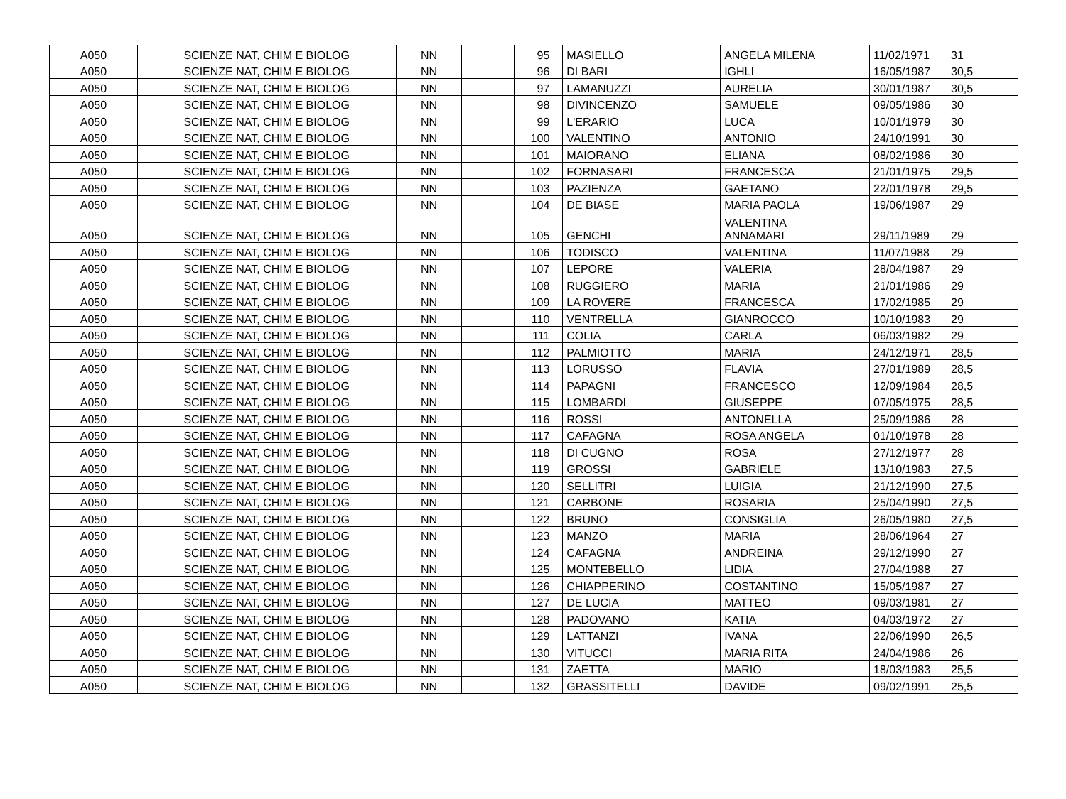| A050 | SCIENZE NAT, CHIM E BIOLOG | NN | | 95 | MASIELLO | ANGELA MILENA | 11/02/1971 | 31 |
| A050 | SCIENZE NAT, CHIM E BIOLOG | NN | | 96 | DI BARI | IGHLI | 16/05/1987 | 30,5 |
| A050 | SCIENZE NAT, CHIM E BIOLOG | NN | | 97 | LAMANUZZI | AURELIA | 30/01/1987 | 30,5 |
| A050 | SCIENZE NAT, CHIM E BIOLOG | NN | | 98 | DIVINCENZO | SAMUELE | 09/05/1986 | 30 |
| A050 | SCIENZE NAT, CHIM E BIOLOG | NN | | 99 | L'ERARIO | LUCA | 10/01/1979 | 30 |
| A050 | SCIENZE NAT, CHIM E BIOLOG | NN | | 100 | VALENTINO | ANTONIO | 24/10/1991 | 30 |
| A050 | SCIENZE NAT, CHIM E BIOLOG | NN | | 101 | MAIORANO | ELIANA | 08/02/1986 | 30 |
| A050 | SCIENZE NAT, CHIM E BIOLOG | NN | | 102 | FORNASARI | FRANCESCA | 21/01/1975 | 29,5 |
| A050 | SCIENZE NAT, CHIM E BIOLOG | NN | | 103 | PAZIENZA | GAETANO | 22/01/1978 | 29,5 |
| A050 | SCIENZE NAT, CHIM E BIOLOG | NN | | 104 | DE BIASE | MARIA PAOLA | 19/06/1987 | 29 |
| A050 | SCIENZE NAT, CHIM E BIOLOG | NN | | 105 | GENCHI | VALENTINA ANNAMARI | 29/11/1989 | 29 |
| A050 | SCIENZE NAT, CHIM E BIOLOG | NN | | 106 | TODISCO | VALENTINA | 11/07/1988 | 29 |
| A050 | SCIENZE NAT, CHIM E BIOLOG | NN | | 107 | LEPORE | VALERIA | 28/04/1987 | 29 |
| A050 | SCIENZE NAT, CHIM E BIOLOG | NN | | 108 | RUGGIERO | MARIA | 21/01/1986 | 29 |
| A050 | SCIENZE NAT, CHIM E BIOLOG | NN | | 109 | LA ROVERE | FRANCESCA | 17/02/1985 | 29 |
| A050 | SCIENZE NAT, CHIM E BIOLOG | NN | | 110 | VENTRELLA | GIANROCCO | 10/10/1983 | 29 |
| A050 | SCIENZE NAT, CHIM E BIOLOG | NN | | 111 | COLIA | CARLA | 06/03/1982 | 29 |
| A050 | SCIENZE NAT, CHIM E BIOLOG | NN | | 112 | PALMIOTTO | MARIA | 24/12/1971 | 28,5 |
| A050 | SCIENZE NAT, CHIM E BIOLOG | NN | | 113 | LORUSSO | FLAVIA | 27/01/1989 | 28,5 |
| A050 | SCIENZE NAT, CHIM E BIOLOG | NN | | 114 | PAPAGNI | FRANCESCO | 12/09/1984 | 28,5 |
| A050 | SCIENZE NAT, CHIM E BIOLOG | NN | | 115 | LOMBARDI | GIUSEPPE | 07/05/1975 | 28,5 |
| A050 | SCIENZE NAT, CHIM E BIOLOG | NN | | 116 | ROSSI | ANTONELLA | 25/09/1986 | 28 |
| A050 | SCIENZE NAT, CHIM E BIOLOG | NN | | 117 | CAFAGNA | ROSA ANGELA | 01/10/1978 | 28 |
| A050 | SCIENZE NAT, CHIM E BIOLOG | NN | | 118 | DI CUGNO | ROSA | 27/12/1977 | 28 |
| A050 | SCIENZE NAT, CHIM E BIOLOG | NN | | 119 | GROSSI | GABRIELE | 13/10/1983 | 27,5 |
| A050 | SCIENZE NAT, CHIM E BIOLOG | NN | | 120 | SELLITRI | LUIGIA | 21/12/1990 | 27,5 |
| A050 | SCIENZE NAT, CHIM E BIOLOG | NN | | 121 | CARBONE | ROSARIA | 25/04/1990 | 27,5 |
| A050 | SCIENZE NAT, CHIM E BIOLOG | NN | | 122 | BRUNO | CONSIGLIA | 26/05/1980 | 27,5 |
| A050 | SCIENZE NAT, CHIM E BIOLOG | NN | | 123 | MANZO | MARIA | 28/06/1964 | 27 |
| A050 | SCIENZE NAT, CHIM E BIOLOG | NN | | 124 | CAFAGNA | ANDREINA | 29/12/1990 | 27 |
| A050 | SCIENZE NAT, CHIM E BIOLOG | NN | | 125 | MONTEBELLO | LIDIA | 27/04/1988 | 27 |
| A050 | SCIENZE NAT, CHIM E BIOLOG | NN | | 126 | CHIAPPERINO | COSTANTINO | 15/05/1987 | 27 |
| A050 | SCIENZE NAT, CHIM E BIOLOG | NN | | 127 | DE LUCIA | MATTEO | 09/03/1981 | 27 |
| A050 | SCIENZE NAT, CHIM E BIOLOG | NN | | 128 | PADOVANO | KATIA | 04/03/1972 | 27 |
| A050 | SCIENZE NAT, CHIM E BIOLOG | NN | | 129 | LATTANZI | IVANA | 22/06/1990 | 26,5 |
| A050 | SCIENZE NAT, CHIM E BIOLOG | NN | | 130 | VITUCCI | MARIA RITA | 24/04/1986 | 26 |
| A050 | SCIENZE NAT, CHIM E BIOLOG | NN | | 131 | ZAETTA | MARIO | 18/03/1983 | 25,5 |
| A050 | SCIENZE NAT, CHIM E BIOLOG | NN | | 132 | GRASSITELLI | DAVIDE | 09/02/1991 | 25,5 |